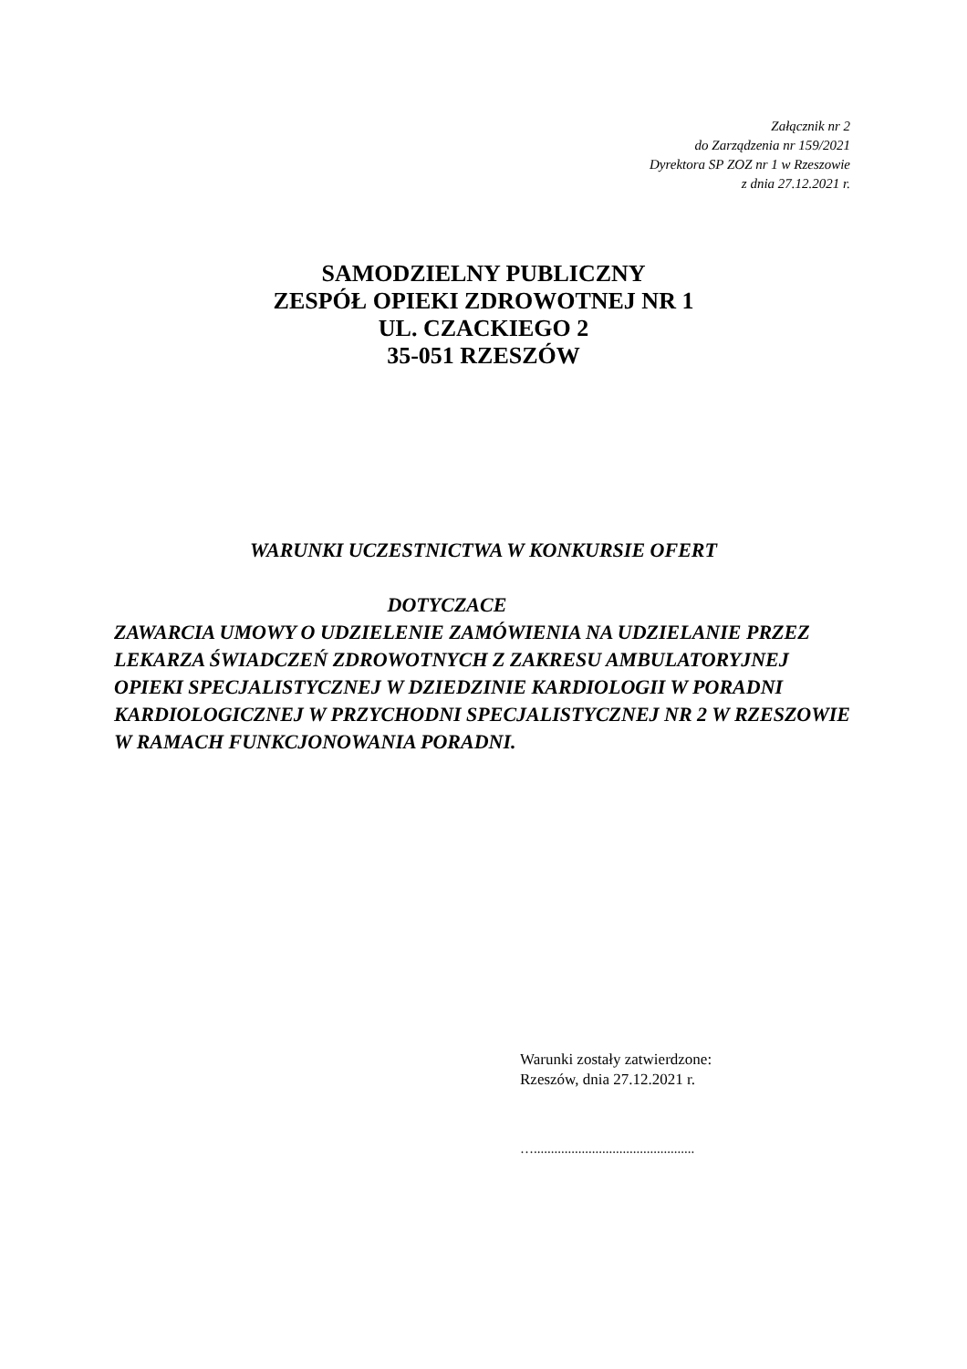Załącznik nr 2
do Zarządzenia nr 159/2021
Dyrektora SP ZOZ nr 1 w Rzeszowie
z dnia 27.12.2021 r.
SAMODZIELNY PUBLICZNY
ZESPÓŁ OPIEKI ZDROWOTNEJ NR 1
UL. CZACKIEGO 2
35-051 RZESZÓW
WARUNKI UCZESTNICTWA W KONKURSIE OFERT
DOTYCZACE
ZAWARCIA UMOWY O UDZIELENIE ZAMÓWIENIA NA UDZIELANIE PRZEZ LEKARZA ŚWIADCZEŃ ZDROWOTNYCH Z ZAKRESU AMBULATORYJNEJ OPIEKI SPECJALISTYCZNEJ W DZIEDZINIE KARDIOLOGII W PORADNI KARDIOLOGICZNEJ W PRZYCHODNI SPECJALISTYCZNEJ NR 2 W RZESZOWIE W RAMACH FUNKCJONOWANIA PORADNI.
Warunki zostały zatwierdzone:
Rzeszów, dnia 27.12.2021 r.
…...............................................